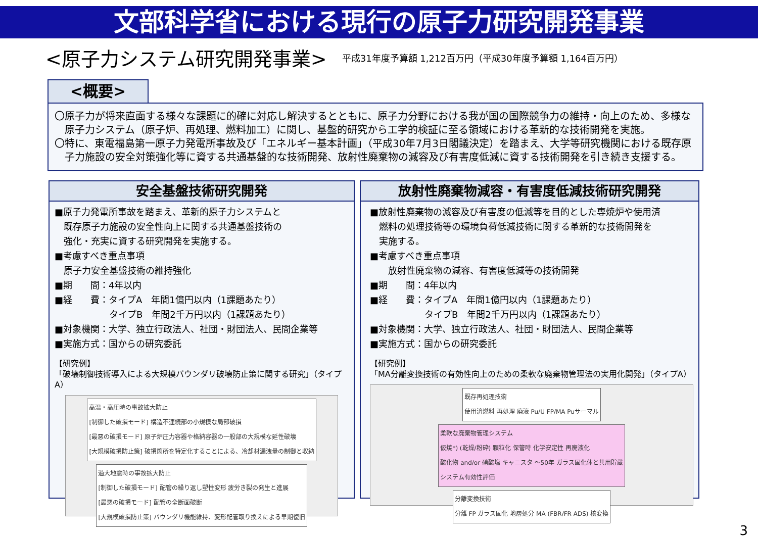文部科学省における現行の原子力研究開発事業
<原子力システム研究開発事業>
平成31年度予算額 1,212百万円（平成30年度予算額 1,164百万円）
<概要>
〇原子力が将来直面する様々な課題に的確に対応し解決するとともに、原子力分野における我が国の国際競争力の維持・向上のため、多様な原子力システム（原子炉、再処理、燃料加工）に関し、基盤的研究から工学的検証に至る領域における革新的な技術開発を実施。
〇特に、東電福島第一原子力発電所事故及び「エネルギー基本計画」（平成30年7月3日閣議決定）を踏まえ、大学等研究機関における既存原子力施設の安全対策強化等に資する共通基盤的な技術開発、放射性廃棄物の減容及び有害度低減に資する技術開発を引き続き支援する。
安全基盤技術研究開発
■原子力発電所事故を踏まえ、革新的原子力システムと
　既存原子力施設の安全性向上に関する共通基盤技術の
　強化・充実に資する研究開発を実施する。
■考慮すべき重点事項
　原子力安全基盤技術の維持強化
■期　　間：4年以内
■経　　費：タイプA　年間1億円以内（1課題あたり）
　　　　　　タイプB　年間2千万円以内（1課題あたり）
■対象機関：大学、独立行政法人、社団・財団法人、民間企業等
■実施方式：国からの研究委託
【研究例】
「破壊制御技術導入による大規模バウンダリ破壊防止策に関する研究」（タイプA）
高温・高圧時の事故拡大防止
[制御した破損モード] 構造不連続部の小規模な局部破損
[最悪の破損モード] 原子炉圧力容器や格納容器の一般部の大規模な延性破壊
[大規模破損防止策] 破損箇所を特定化することによる、冷却材漏洩量の制御と収納
過大地震時の事故拡大防止
[制御した破損モード] 配管の繰り返し塑性変形 疲労き裂の発生と進展
[最悪の破損モード] 配管の全断面破断
[大規模破損防止策] バウンダリ機能維持、変形配管取り換えによる早期復旧
放射性廃棄物減容・有害度低減技術研究開発
■放射性廃棄物の減容及び有害度の低減等を目的とした専焼炉や使用済
　燃料の処理技術等の環境負荷低減技術に関する革新的な技術開発を
　実施する。
■考慮すべき重点事項
　　放射性廃棄物の減容、有害度低減等の技術開発
■期　　間：4年以内
■経　　費：タイプA　年間1億円以内（1課題あたり）
　　　　　　タイプB　年間2千万円以内（1課題あたり）
■対象機関：大学、独立行政法人、社団・財団法人、民間企業等
■実施方式：国からの研究委託
【研究例】
「MA分離変換技術の有効性向上のための柔軟な廃棄物管理法の実用化開発」（タイプA）
既存再処理技術
使用済燃料 再処理 廃液 Pu/U FP/MA Puサーマル
柔軟な廃棄物管理システム
仮焼*) (乾燥/粉砕) 顆粒化 保管時 化学安定性 再廃液化
酸化物 and/or 硝酸塩 キャニスタ ～50年 ガラス固化体と共用貯蔵
システム有効性評価
分離変換技術
分離 FP ガラス固化 地層処分 MA (FBR/FR ADS) 核変換
3